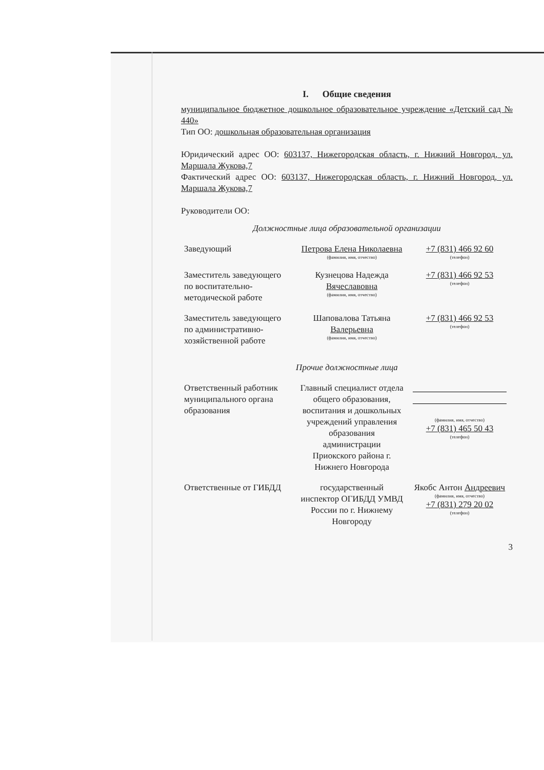I. Общие сведения
муниципальное бюджетное дошкольное образовательное учреждение «Детский сад № 440»
Тип ОО: дошкольная образовательная организация
Юридический адрес ОО: 603137, Нижегородская область, г. Нижний Новгород, ул. Маршала Жукова,7
Фактический адрес ОО: 603137, Нижегородская область, г. Нижний Новгород, ул. Маршала Жукова,7
Руководители ОО:
Должностные лица образовательной организации
| Заведующий | Петрова Елена Николаевна (фамилия, имя, отчество) | +7 (831) 466 92 60 (телефон) |
| Заместитель заведующего по воспитательно-методической работе | Кузнецова Надежда Вячеславовна (фамилия, имя, отчество) | +7 (831) 466 92 53 (телефон) |
| Заместитель заведующего по административно-хозяйственной работе | Шаповалова Татьяна Валерьевна (фамилия, имя, отчество) | +7 (831) 466 92 53 (телефон) |
Прочие должностные лица
| Ответственный работник муниципального органа образования | Главный специалист отдела общего образования, воспитания и дошкольных учреждений управления образования администрации Приокского района г. Нижнего Новгорода | (фамилия, имя, отчество) +7 (831) 465 50 43 (телефон) |
| Ответственные от ГИБДД | государственный инспектор ОГИБДД УМВД России по г. Нижнему Новгороду | Якобс Антон Андреевич (фамилия, имя, отчество) +7 (831) 279 20 02 (телефон) |
3